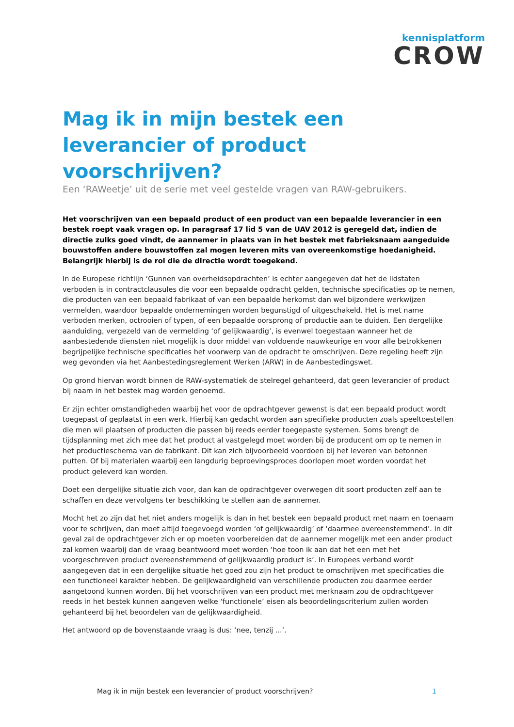kennisplatform
CROW
Mag ik in mijn bestek een leverancier of product voorschrijven?
Een ‘RAWeetje’ uit de serie met veel gestelde vragen van RAW-gebruikers.
Het voorschrijven van een bepaald product of een product van een bepaalde leverancier in een bestek roept vaak vragen op. In paragraaf 17 lid 5 van de UAV 2012 is geregeld dat, indien de directie zulks goed vindt, de aannemer in plaats van in het bestek met fabrieksnaam aangeduide bouwstoffen andere bouwstoffen zal mogen leveren mits van overeenkomstige hoedanigheid. Belangrijk hierbij is de rol die de directie wordt toegekend.
In de Europese richtlijn ‘Gunnen van overheidsopdrachten’ is echter aangegeven dat het de lidstaten verboden is in contractclausules die voor een bepaalde opdracht gelden, technische specificaties op te nemen, die producten van een bepaald fabrikaat of van een bepaalde herkomst dan wel bijzondere werkwijzen vermelden, waardoor bepaalde ondernemingen worden begunstigd of uitgeschakeld. Het is met name verboden merken, octrooien of typen, of een bepaalde oorsprong of productie aan te duiden. Een dergelijke aanduiding, vergezeld van de vermelding ‘of gelijkwaardig’, is evenwel toegestaan wanneer het de aanbestedende diensten niet mogelijk is door middel van voldoende nauwkeurige en voor alle betrokkenen begrijpelijke technische specificaties het voorwerp van de opdracht te omschrijven. Deze regeling heeft zijn weg gevonden via het Aanbestedingsreglement Werken (ARW) in de Aanbestedingswet.
Op grond hiervan wordt binnen de RAW-systematiek de stelregel gehanteerd, dat geen leverancier of product bij naam in het bestek mag worden genoemd.
Er zijn echter omstandigheden waarbij het voor de opdrachtgever gewenst is dat een bepaald product wordt toegepast of geplaatst in een werk. Hierbij kan gedacht worden aan specifieke producten zoals speeltoestellen die men wil plaatsen of producten die passen bij reeds eerder toegepaste systemen. Soms brengt de tijdsplanning met zich mee dat het product al vastgelegd moet worden bij de producent om op te nemen in het productieschema van de fabrikant. Dit kan zich bijvoorbeeld voordoen bij het leveren van betonnen putten. Of bij materialen waarbij een langdurig beproevingsproces doorlopen moet worden voordat het product geleverd kan worden.
Doet een dergelijke situatie zich voor, dan kan de opdrachtgever overwegen dit soort producten zelf aan te schaffen en deze vervolgens ter beschikking te stellen aan de aannemer.
Mocht het zo zijn dat het niet anders mogelijk is dan in het bestek een bepaald product met naam en toenaam voor te schrijven, dan moet altijd toegevoegd worden ‘of gelijkwaardig’ of ‘daarmee overeenstemmend’. In dit geval zal de opdrachtgever zich er op moeten voorbereiden dat de aannemer mogelijk met een ander product zal komen waarbij dan de vraag beantwoord moet worden ‘hoe toon ik aan dat het een met het voorgeschreven product overeenstemmend of gelijkwaardig product is’. In Europees verband wordt aangegeven dat in een dergelijke situatie het goed zou zijn het product te omschrijven met specificaties die een functioneel karakter hebben. De gelijkwaardigheid van verschillende producten zou daarmee eerder aangetoond kunnen worden. Bij het voorschrijven van een product met merknaam zou de opdrachtgever reeds in het bestek kunnen aangeven welke ‘functionele’ eisen als beoordelingscriterium zullen worden gehanteerd bij het beoordelen van de gelijkwaardigheid.
Het antwoord op de bovenstaande vraag is dus: ‘nee, tenzij ...’.
Mag ik in mijn bestek een leverancier of product voorschrijven? 1